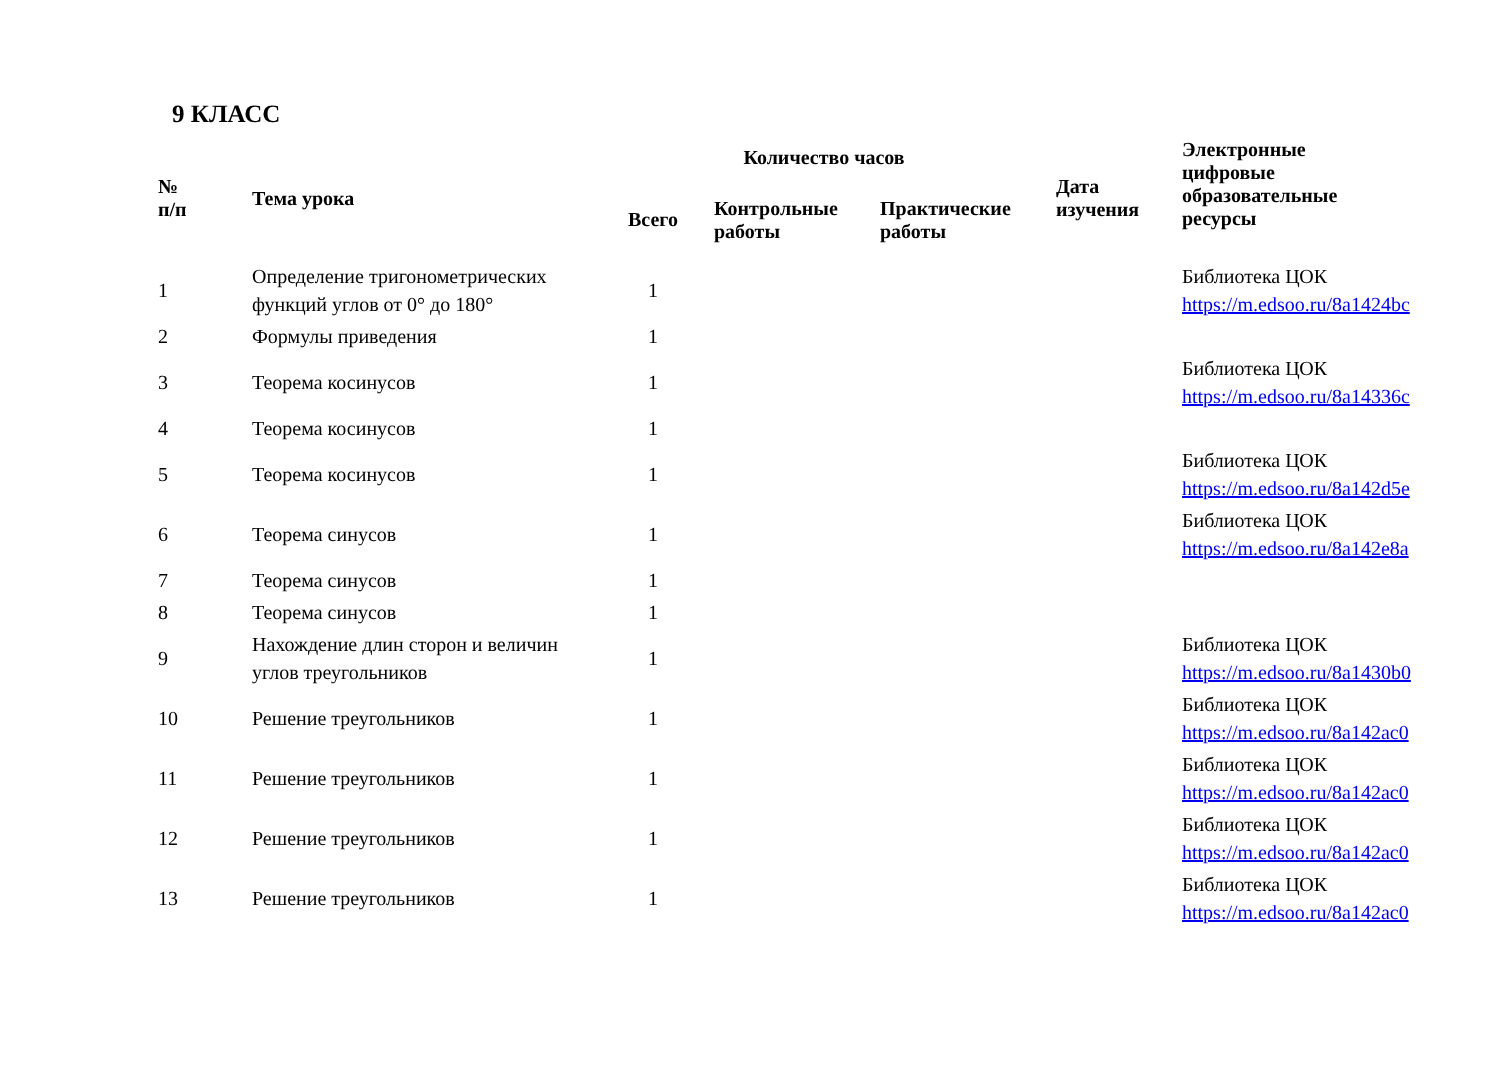9 КЛАСС
| № п/п | Тема урока | Количество часов | | | Дата изучения | Электронные цифровые образовательные ресурсы |
| --- | --- | --- | --- | --- | --- | --- |
| | | Всего | Контрольные работы | Практические работы | | |
| 1 | Определение тригонометрических функций углов от 0° до 180° | 1 | | | | Библиотека ЦОК https://m.edsoo.ru/8a1424bc |
| 2 | Формулы приведения | 1 | | | | |
| 3 | Теорема косинусов | 1 | | | | Библиотека ЦОК https://m.edsoo.ru/8a14336c |
| 4 | Теорема косинусов | 1 | | | | |
| 5 | Теорема косинусов | 1 | | | | Библиотека ЦОК https://m.edsoo.ru/8a142d5e |
| 6 | Теорема синусов | 1 | | | | Библиотека ЦОК https://m.edsoo.ru/8a142e8a |
| 7 | Теорема синусов | 1 | | | | |
| 8 | Теорема синусов | 1 | | | | |
| 9 | Нахождение длин сторон и величин углов треугольников | 1 | | | | Библиотека ЦОК https://m.edsoo.ru/8a1430b0 |
| 10 | Решение треугольников | 1 | | | | Библиотека ЦОК https://m.edsoo.ru/8a142ac0 |
| 11 | Решение треугольников | 1 | | | | Библиотека ЦОК https://m.edsoo.ru/8a142ac0 |
| 12 | Решение треугольников | 1 | | | | Библиотека ЦОК https://m.edsoo.ru/8a142ac0 |
| 13 | Решение треугольников | 1 | | | | Библиотека ЦОК https://m.edsoo.ru/8a142ac0 |